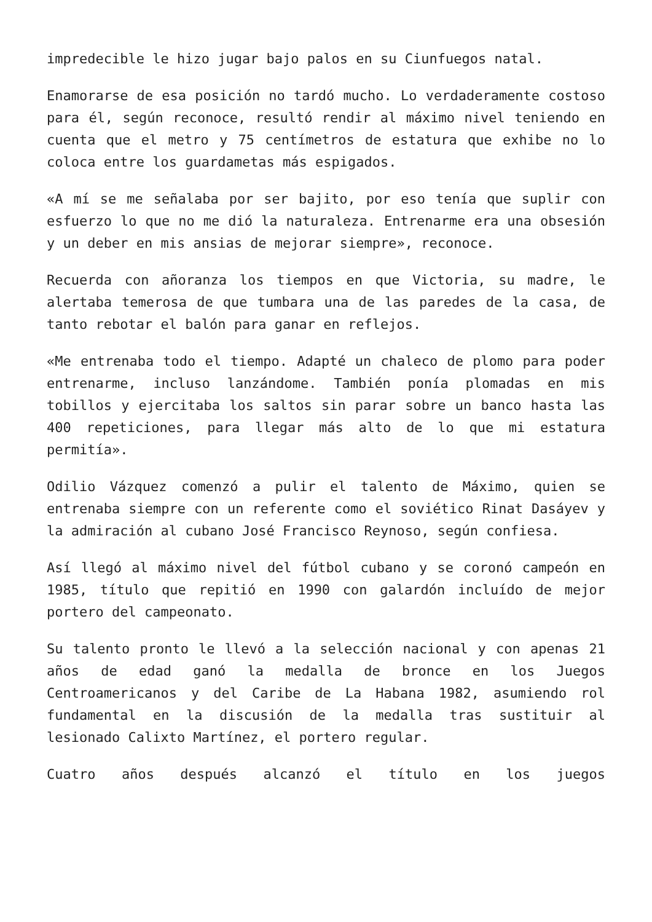impredecible le hizo jugar bajo palos en su Ciunfuegos natal.
Enamorarse de esa posición no tardó mucho. Lo verdaderamente costoso para él, según reconoce, resultó rendir al máximo nivel teniendo en cuenta que el metro y 75 centímetros de estatura que exhibe no lo coloca entre los guardametas más espigados.
«A mí se me señalaba por ser bajito, por eso tenía que suplir con esfuerzo lo que no me dió la naturaleza. Entrenarme era una obsesión y un deber en mis ansias de mejorar siempre», reconoce.
Recuerda con añoranza los tiempos en que Victoria, su madre, le alertaba temerosa de que tumbara una de las paredes de la casa, de tanto rebotar el balón para ganar en reflejos.
«Me entrenaba todo el tiempo. Adapté un chaleco de plomo para poder entrenarme, incluso lanzándome. También ponía plomadas en mis tobillos y ejercitaba los saltos sin parar sobre un banco hasta las 400 repeticiones, para llegar más alto de lo que mi estatura permitía».
Odilio Vázquez comenzó a pulir el talento de Máximo, quien se entrenaba siempre con un referente como el soviético Rinat Dasáyev y la admiración al cubano José Francisco Reynoso, según confiesa.
Así llegó al máximo nivel del fútbol cubano y se coronó campeón en 1985, título que repitió en 1990 con galardón incluído de mejor portero del campeonato.
Su talento pronto le llevó a la selección nacional y con apenas 21 años de edad ganó la medalla de bronce en los Juegos Centroamericanos y del Caribe de La Habana 1982, asumiendo rol fundamental en la discusión de la medalla tras sustituir al lesionado Calixto Martínez, el portero regular.
Cuatro años después alcanzó el título en los juegos